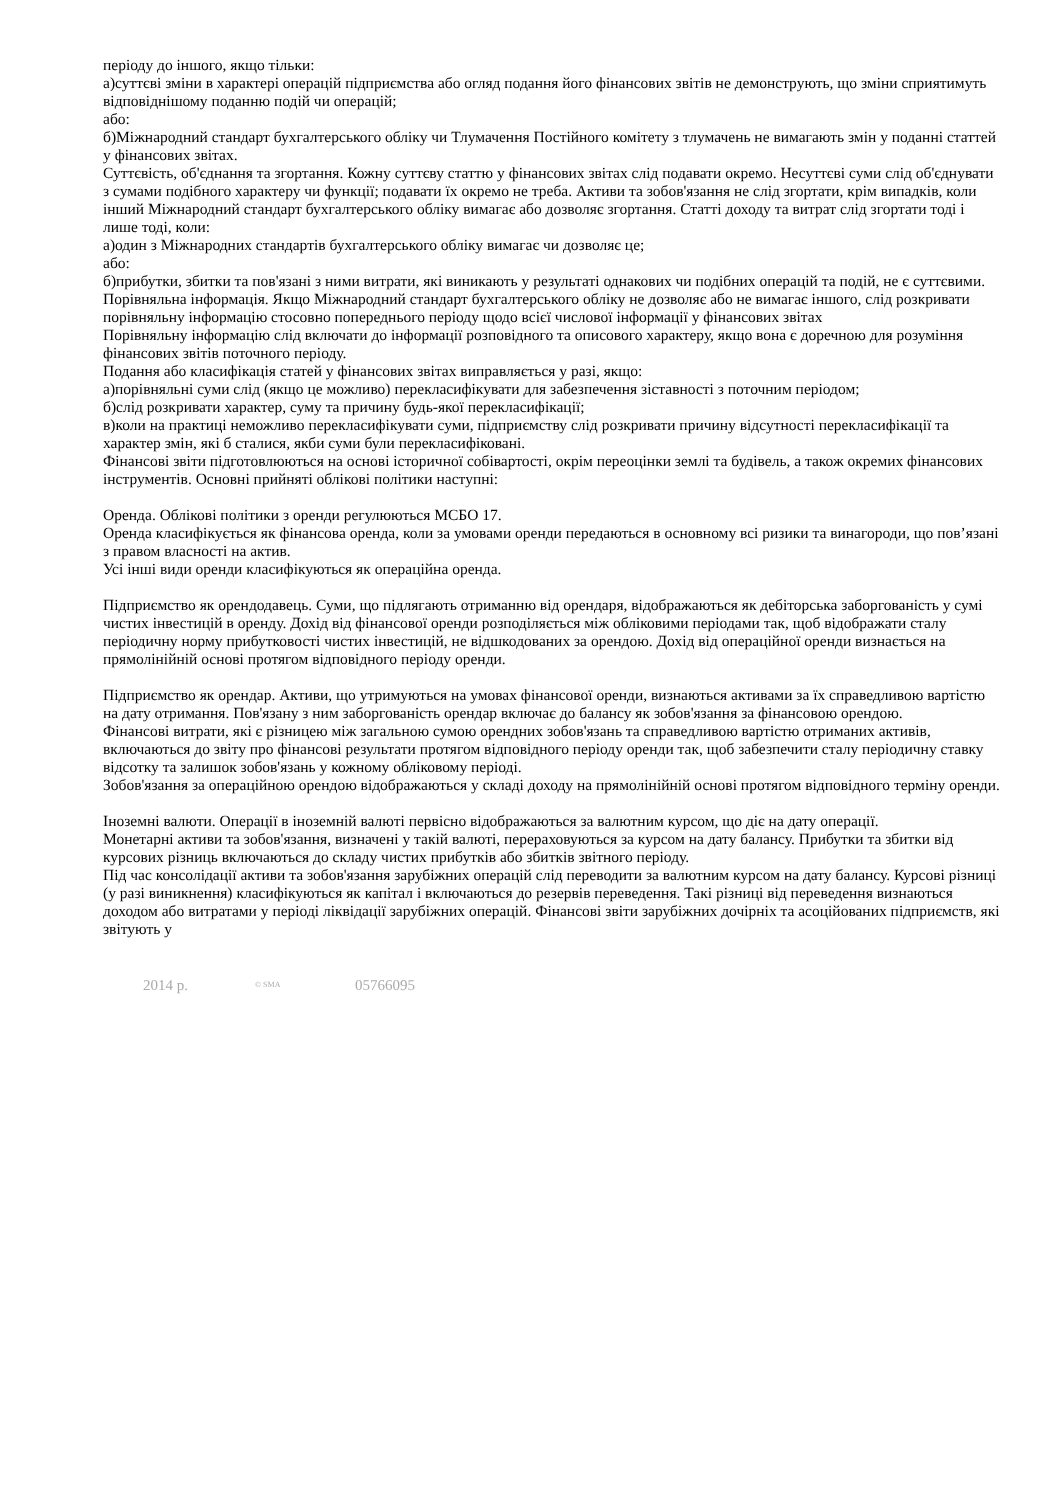періоду до іншого, якщо тільки:
а)суттєві зміни в характері операцій підприємства або огляд подання його фінансових звітів не демонструють, що зміни сприятимуть відповіднішому поданню подій чи операцій;
або:
б)Міжнародний стандарт бухгалтерського обліку чи Тлумачення Постійного комітету з тлумачень не вимагають змін у поданні статтей у фінансових звітах.
Суттєвість, об'єднання та згортання. Кожну суттєву статтю у фінансових звітах слід подавати окремо. Несуттєві суми слід об'єднувати з сумами подібного характеру чи функції; подавати їх окремо не треба. Активи та зобов'язання не слід згортати, крім випадків, коли інший Міжнародний стандарт бухгалтерського обліку вимагає або дозволяє згортання. Статті доходу та витрат слід згортати тоді і лише тоді, коли:
а)один з Міжнародних стандартів бухгалтерського обліку вимагає чи дозволяє це;
або:
б)прибутки, збитки та пов'язані з ними витрати, які виникають у результаті однакових чи подібних операцій та подій, не є суттєвими.
Порівняльна інформація. Якщо Міжнародний стандарт бухгалтерського обліку не дозволяє або не вимагає іншого, слід розкривати порівняльну інформацію стосовно попереднього періоду щодо всієї числової інформації у фінансових звітах
Порівняльну інформацію слід включати до інформації розповідного та описового характеру, якщо вона є доречною для розуміння фінансових звітів поточного періоду.
Подання або класифікація статей у фінансових звітах виправляється у разі, якщо:
а)порівняльні суми слід (якщо це можливо) перекласифікувати для забезпечення зіставності з поточним періодом;
б)слід розкривати характер, суму та причину будь-якої перекласифікації;
в)коли на практиці неможливо перекласифікувати суми, підприємству слід розкривати причину відсутності перекласифікації та характер змін, які б сталися, якби суми були перекласифіковані.
Фінансові звіти підготовлюються на основі історичної собівартості, окрім переоцінки землі та будівель, а також окремих фінансових інструментів. Основні прийняті облікові політики наступні:
Оренда. Облікові політики з оренди регулюються МСБО 17.
Оренда класифікується як фінансова оренда, коли за умовами оренди передаються в основному всі ризики та винагороди, що пов’язані з правом власності на актив.
Усі інші види оренди класифікуються як операційна оренда.
Підприємство як орендодавець. Суми, що підлягають отриманню від орендаря, відображаються як дебіторська заборгованість у сумі чистих інвестицій в оренду. Дохід від фінансової оренди розподіляється між обліковими періодами так, щоб відображати сталу періодичну норму прибутковості чистих інвестицій, не відшкодованих за орендою. Дохід від операційної оренди визнається на прямолінійній основі протягом відповідного періоду оренди.
Підприємство як орендар. Активи, що утримуються на умовах фінансової оренди, визнаються активами за їх справедливою вартістю на дату отримання. Пов'язану з ним заборгованість орендар включає до балансу як зобов'язання за фінансовою орендою.
Фінансові витрати, які є різницею між загальною сумою орендних зобов'язань та справедливою вартістю отриманих активів, включаються до звіту про фінансові результати протягом відповідного періоду оренди так, щоб забезпечити сталу періодичну ставку відсотку та залишок зобов'язань у кожному обліковому періоді.
Зобов'язання за операційною орендою відображаються у складі доходу на прямолінійній основі протягом відповідного терміну оренди.
Іноземні валюти. Операції в іноземній валюті первісно відображаються за валютним курсом, що діє на дату операції.
Монетарні активи та зобов'язання, визначені у такій валюті, перераховуються за курсом на дату балансу. Прибутки та збитки від курсових різниць включаються до складу чистих прибутків або збитків звітного періоду.
Під час консолідації активи та зобов'язання зарубіжних операцій слід переводити за валютним курсом на дату балансу. Курсові різниці (у разі виникнення) класифікуються як капітал і включаються до резервів переведення. Такі різниці від переведення визнаються доходом або витратами у періоді ліквідації зарубіжних операцій. Фінансові звіти зарубіжних дочірніх та асоційованих підприємств, які звітують у
2014 р. <sup>© SMA</sup> 05766095